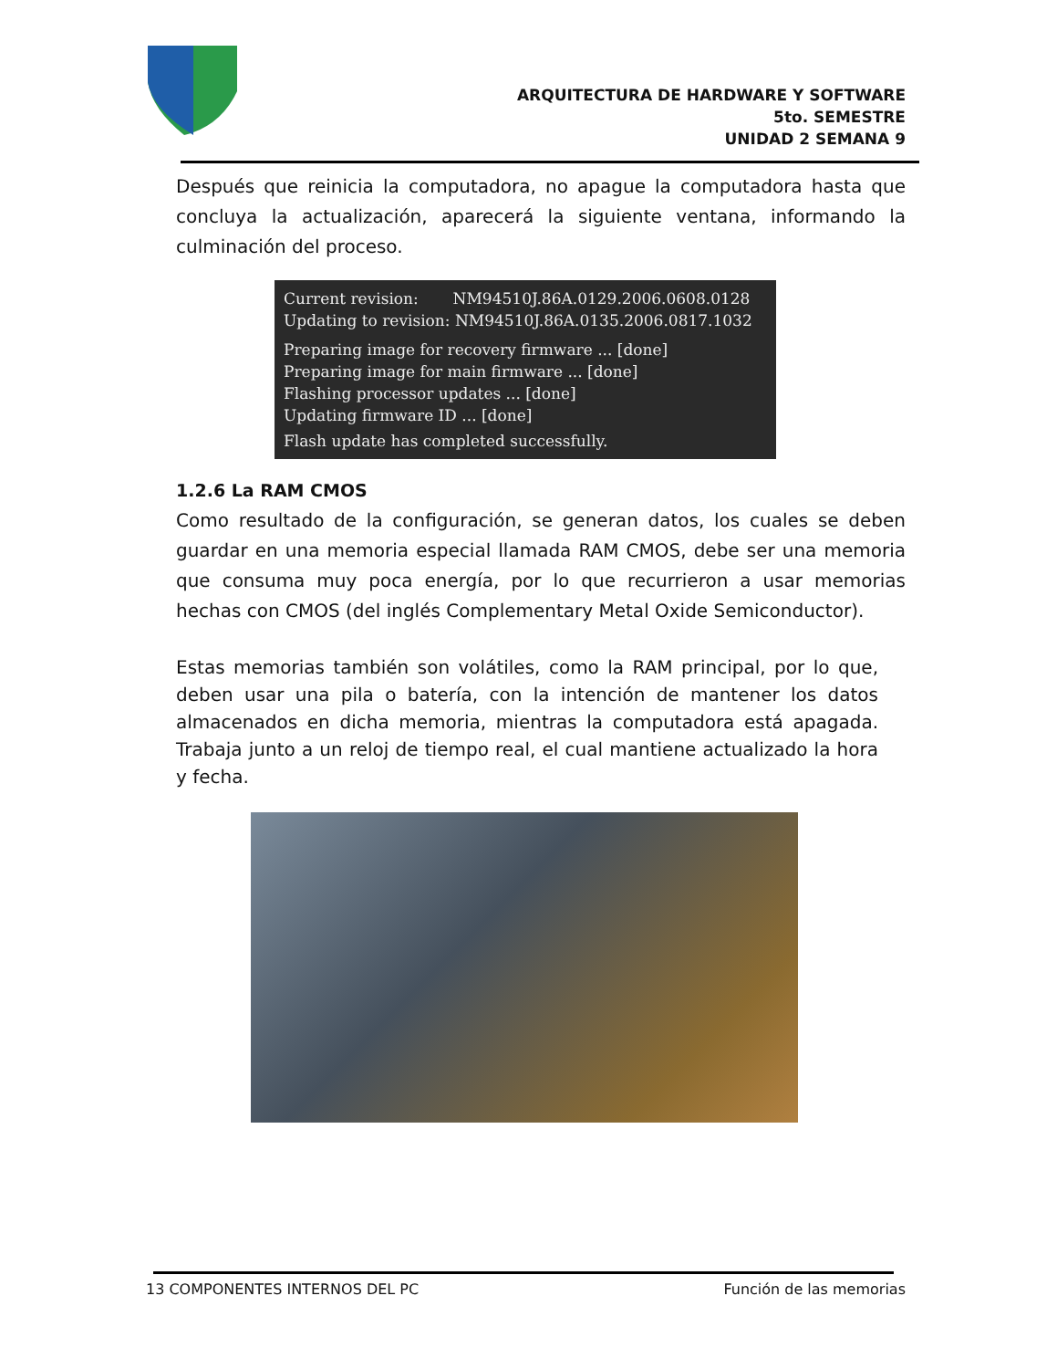ARQUITECTURA DE HARDWARE Y SOFTWARE
5to. SEMESTRE
UNIDAD 2 SEMANA 9
Después que reinicia la computadora, no apague la computadora hasta que concluya la actualización, aparecerá la siguiente ventana, informando la culminación del proceso.
Current revision: NM94510J.86A.0129.2006.0608.0128
Updating to revision: NM94510J.86A.0135.2006.0817.1032
Preparing image for recovery firmware ... [done]
Preparing image for main firmware ... [done]
Flashing processor updates ... [done]
Updating firmware ID ... [done]
Flash update has completed successfully.
1.2.6 La RAM CMOS
Como resultado de la configuración, se generan datos, los cuales se deben guardar en una memoria especial llamada RAM CMOS, debe ser una memoria que consuma muy poca energía, por lo que recurrieron a usar memorias hechas con CMOS (del inglés Complementary Metal Oxide Semiconductor).
Estas memorias también son volátiles, como la RAM principal, por lo que, deben usar una pila o batería, con la intención de mantener los datos almacenados en dicha memoria, mientras la computadora está apagada. Trabaja junto a un reloj de tiempo real, el cual mantiene actualizado la hora y fecha.
13 COMPONENTES INTERNOS DEL PC Función de las memorias